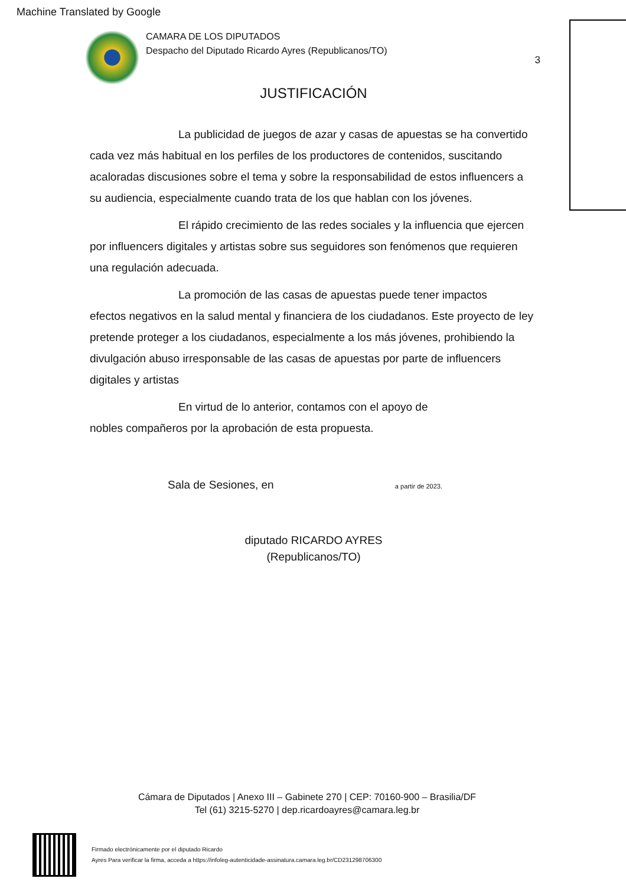Machine Translated by Google
CAMARA DE LOS DIPUTADOS
Despacho del Diputado Ricardo Ayres (Republicanos/TO)
3
JUSTIFICACIÓN
La publicidad de juegos de azar y casas de apuestas se ha convertido
cada vez más habitual en los perfiles de los productores de contenidos, suscitando acaloradas discusiones sobre el tema y sobre la responsabilidad de estos influencers a su audiencia, especialmente cuando trata de los que hablan con los jóvenes.
El rápido crecimiento de las redes sociales y la influencia que ejercen
por influencers digitales y artistas sobre sus seguidores son fenómenos que requieren una regulación adecuada.
La promoción de las casas de apuestas puede tener impactos
efectos negativos en la salud mental y financiera de los ciudadanos. Este proyecto de ley pretende proteger a los ciudadanos, especialmente a los más jóvenes, prohibiendo la divulgación abuso irresponsable de las casas de apuestas por parte de influencers digitales y artistas
En virtud de lo anterior, contamos con el apoyo de
nobles compañeros por la aprobación de esta propuesta.
Sala de Sesiones, en a partir de 2023.
diputado RICARDO AYRES
(Republicanos/TO)
Cámara de Diputados | Anexo III – Gabinete 270 | CEP: 70160-900 – Brasilia/DF
Tel (61) 3215-5270 | dep.ricardoayres@camara.leg.br
Firmado electrónicamente por el diputado Ricardo
Ayres Para verificar la firma, acceda a https://infoleg-autenticidade-assinatura.camara.leg.br/CD231298706300